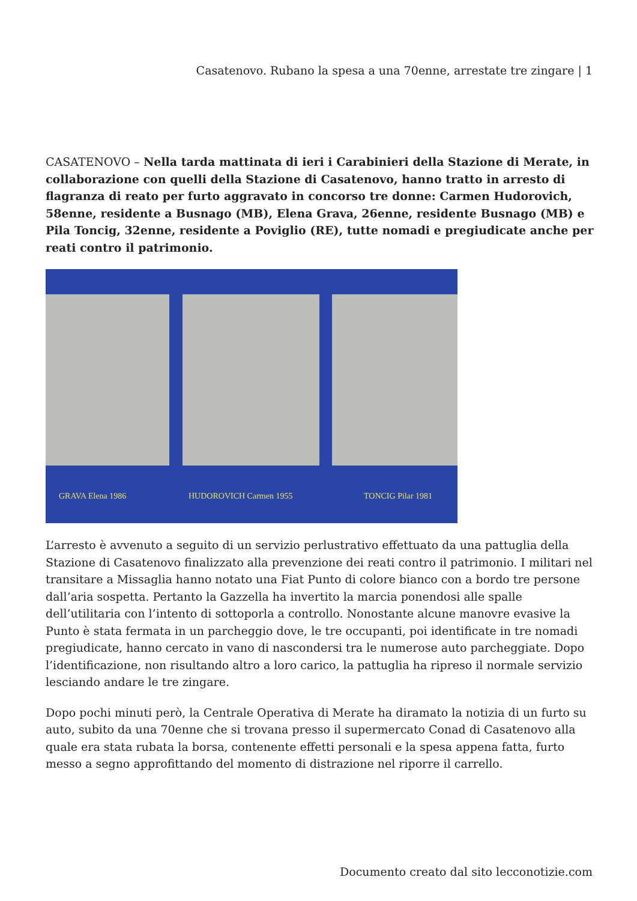Casatenovo. Rubano la spesa a una 70enne, arrestate tre zingare | 1
CASATENOVO – Nella tarda mattinata di ieri i Carabinieri della Stazione di Merate, in collaborazione con quelli della Stazione di Casatenovo, hanno tratto in arresto di flagranza di reato per furto aggravato in concorso tre donne: Carmen Hudorovich, 58enne, residente a Busnago (MB), Elena Grava, 26enne, residente Busnago (MB) e Pila Toncig, 32enne, residente a Poviglio (RE), tutte nomadi e pregiudicate anche per reati contro il patrimonio.
GRAVA Elena 1986 HUDOROVICH Carmen 1955 TONCIG Pilar 1981
L’arresto è avvenuto a seguito di un servizio perlustrativo effettuato da una pattuglia della Stazione di Casatenovo finalizzato alla prevenzione dei reati contro il patrimonio. I militari nel transitare a Missaglia hanno notato una Fiat Punto di colore bianco con a bordo tre persone dall’aria sospetta. Pertanto la Gazzella ha invertito la marcia ponendosi alle spalle dell’utilitaria con l’intento di sottoporla a controllo. Nonostante alcune manovre evasive la Punto è stata fermata in un parcheggio dove, le tre occupanti, poi identificate in tre nomadi pregiudicate, hanno cercato in vano di nascondersi tra le numerose auto parcheggiate. Dopo l’identificazione, non risultando altro a loro carico, la pattuglia ha ripreso il normale servizio lesciando andare le tre zingare.
Dopo pochi minuti però, la Centrale Operativa di Merate ha diramato la notizia di un furto su auto, subito da una 70enne che si trovana presso il supermercato Conad di Casatenovo alla quale era stata rubata la borsa, contenente effetti personali e la spesa appena fatta, furto messo a segno approfittando del momento di distrazione nel riporre il carrello.
Documento creato dal sito lecconotizie.com